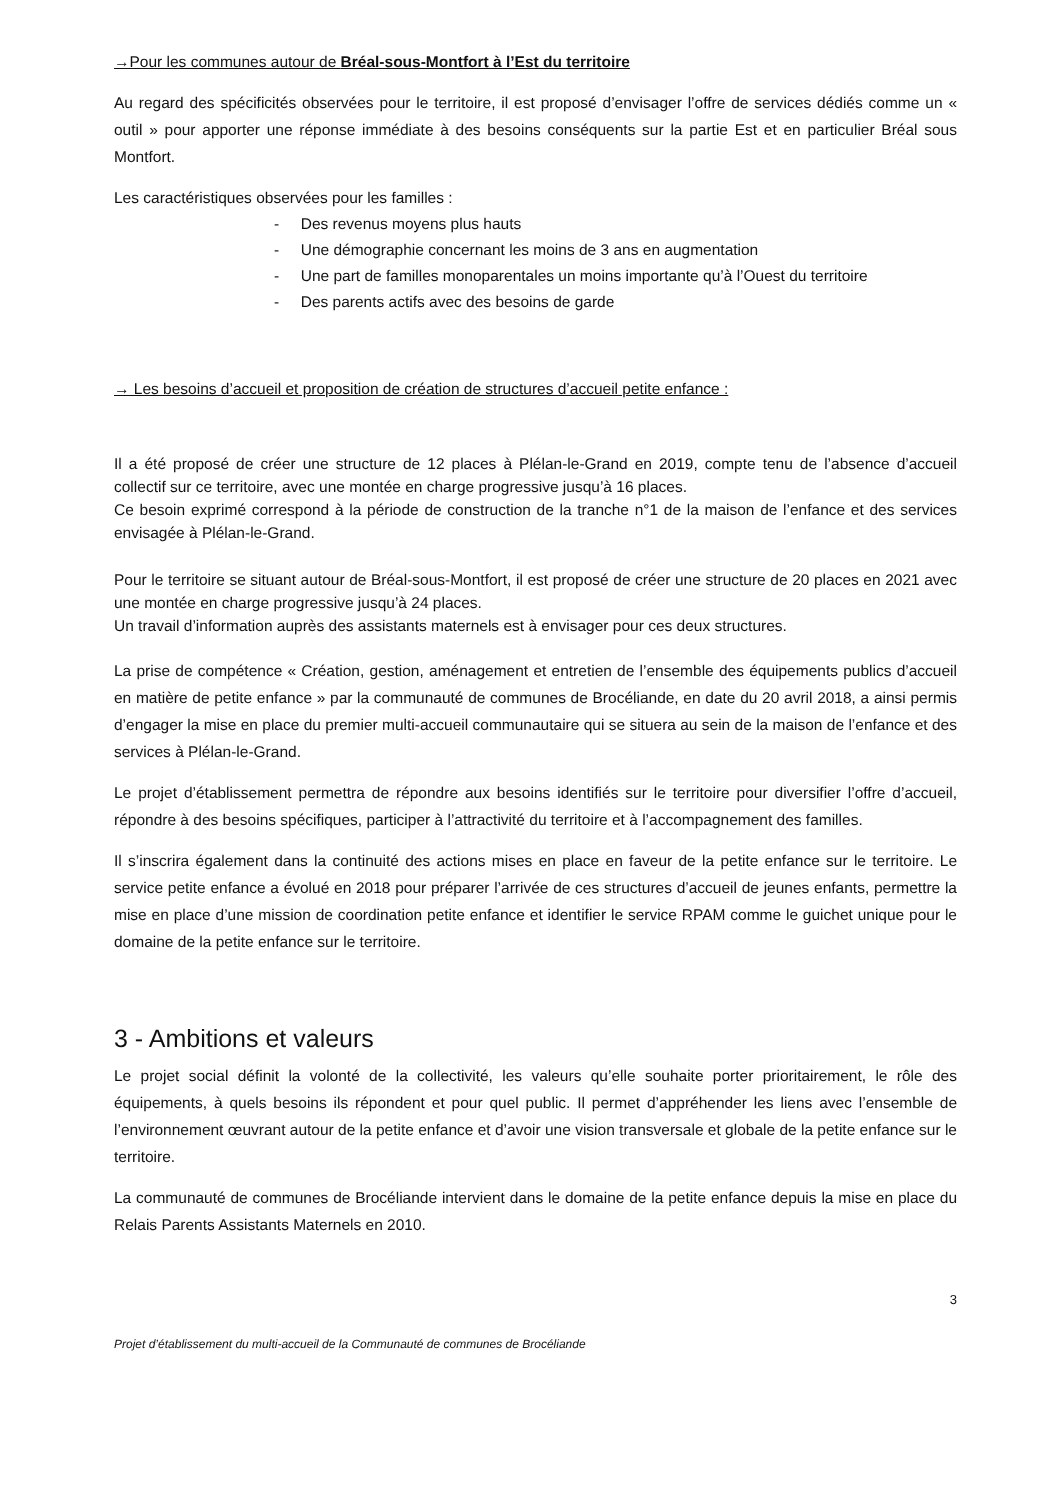→Pour les communes autour de Bréal-sous-Montfort à l’Est du territoire
Au regard des spécificités observées pour le territoire, il est proposé d’envisager l’offre de services dédiés comme un « outil » pour apporter une réponse immédiate à des besoins conséquents sur la partie Est et en particulier Bréal sous Montfort.
Les caractéristiques observées pour les familles :
- Des revenus moyens plus hauts
- Une démographie concernant les moins de 3 ans en augmentation
- Une part de familles monoparentales un moins importante qu’à l’Ouest du territoire
- Des parents actifs avec des besoins de garde
→ Les besoins d’accueil et proposition de création de structures d’accueil petite enfance :
Il a été proposé de créer une structure de 12 places à Plélan-le-Grand en 2019, compte tenu de l’absence d’accueil collectif sur ce territoire, avec une montée en charge progressive jusqu’à 16 places.
Ce besoin exprimé correspond à la période de construction de la tranche n°1 de la maison de l’enfance et des services envisagée à Plélan-le-Grand.
Pour le territoire se situant autour de Bréal-sous-Montfort, il est proposé de créer une structure de 20 places en 2021 avec une montée en charge progressive jusqu’à 24 places.
Un travail d’information auprès des assistants maternels est à envisager pour ces deux structures.
La prise de compétence « Création, gestion, aménagement et entretien de l’ensemble des équipements publics d’accueil en matière de petite enfance » par la communauté de communes de Brocéliande, en date du 20 avril 2018, a ainsi permis d’engager la mise en place du premier multi-accueil communautaire qui se situera au sein de la maison de l’enfance et des services à Plélan-le-Grand.
Le projet d’établissement permettra de répondre aux besoins identifiés sur le territoire pour diversifier l’offre d’accueil, répondre à des besoins spécifiques, participer à l’attractivité du territoire et à l’accompagnement des familles.
Il s’inscrira également dans la continuité des actions mises en place en faveur de la petite enfance sur le territoire. Le service petite enfance a évolué en 2018 pour préparer l’arrivée de ces structures d’accueil de jeunes enfants, permettre la mise en place d’une mission de coordination petite enfance et identifier le service RPAM comme le guichet unique pour le domaine de la petite enfance sur le territoire.
3 - Ambitions et valeurs
Le projet social définit la volonté de la collectivité, les valeurs qu’elle souhaite porter prioritairement, le rôle des équipements, à quels besoins ils répondent et pour quel public. Il permet d’appréhender les liens avec l’ensemble de l’environnement œuvrant autour de la petite enfance et d’avoir une vision transversale et globale de la petite enfance sur le territoire.
La communauté de communes de Brocéliande intervient dans le domaine de la petite enfance depuis la mise en place du Relais Parents Assistants Maternels en 2010.
3
Projet d’établissement du multi-accueil de la Communauté de communes de Brocéliande